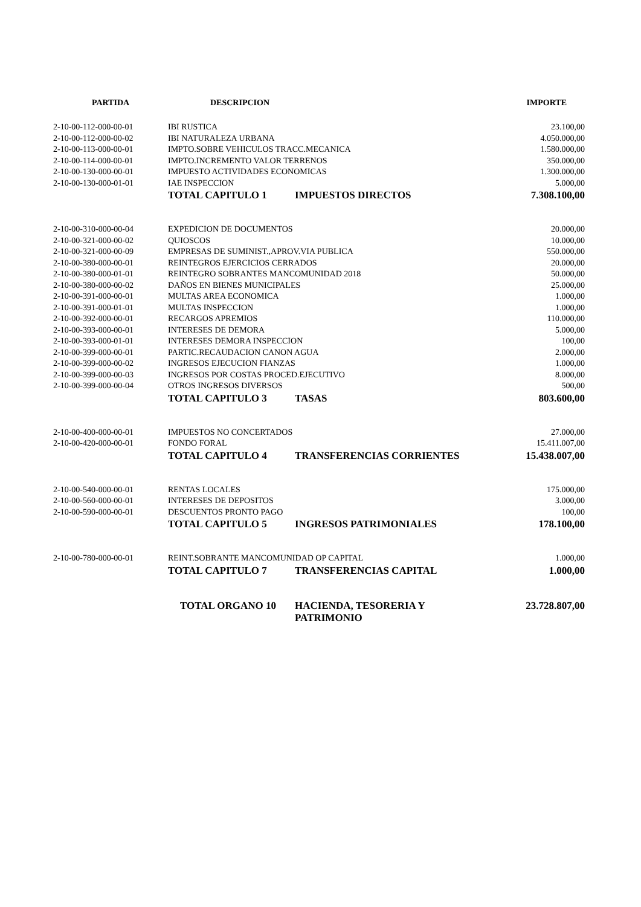| PARTIDA | DESCRIPCION | | IMPORTE |
| --- | --- | --- | --- |
| 2-10-00-112-000-00-01 | IBI RUSTICA | | 23.100,00 |
| 2-10-00-112-000-00-02 | IBI NATURALEZA URBANA | | 4.050.000,00 |
| 2-10-00-113-000-00-01 | IMPTO.SOBRE VEHICULOS TRACC.MECANICA | | 1.580.000,00 |
| 2-10-00-114-000-00-01 | IMPTO.INCREMENTO VALOR TERRENOS | | 350.000,00 |
| 2-10-00-130-000-00-01 | IMPUESTO ACTIVIDADES ECONOMICAS | | 1.300.000,00 |
| 2-10-00-130-000-01-01 | IAE INSPECCION | | 5.000,00 |
| | TOTAL CAPITULO 1 | IMPUESTOS DIRECTOS | 7.308.100,00 |
| 2-10-00-310-000-00-04 | EXPEDICION DE DOCUMENTOS | | 20.000,00 |
| 2-10-00-321-000-00-02 | QUIOSCOS | | 10.000,00 |
| 2-10-00-321-000-00-09 | EMPRESAS DE SUMINIST.,APROV.VIA PUBLICA | | 550.000,00 |
| 2-10-00-380-000-00-01 | REINTEGROS EJERCICIOS CERRADOS | | 20.000,00 |
| 2-10-00-380-000-01-01 | REINTEGRO SOBRANTES MANCOMUNIDAD 2018 | | 50.000,00 |
| 2-10-00-380-000-00-02 | DAÑOS EN BIENES MUNICIPALES | | 25.000,00 |
| 2-10-00-391-000-00-01 | MULTAS AREA ECONOMICA | | 1.000,00 |
| 2-10-00-391-000-01-01 | MULTAS INSPECCION | | 1.000,00 |
| 2-10-00-392-000-00-01 | RECARGOS APREMIOS | | 110.000,00 |
| 2-10-00-393-000-00-01 | INTERESES DE DEMORA | | 5.000,00 |
| 2-10-00-393-000-01-01 | INTERESES DEMORA INSPECCION | | 100,00 |
| 2-10-00-399-000-00-01 | PARTIC.RECAUDACION CANON AGUA | | 2.000,00 |
| 2-10-00-399-000-00-02 | INGRESOS EJECUCION FIANZAS | | 1.000,00 |
| 2-10-00-399-000-00-03 | INGRESOS POR COSTAS PROCED.EJECUTIVO | | 8.000,00 |
| 2-10-00-399-000-00-04 | OTROS INGRESOS DIVERSOS | | 500,00 |
| | TOTAL CAPITULO 3 | TASAS | 803.600,00 |
| 2-10-00-400-000-00-01 | IMPUESTOS NO CONCERTADOS | | 27.000,00 |
| 2-10-00-420-000-00-01 | FONDO FORAL | | 15.411.007,00 |
| | TOTAL CAPITULO 4 | TRANSFERENCIAS CORRIENTES | 15.438.007,00 |
| 2-10-00-540-000-00-01 | RENTAS LOCALES | | 175.000,00 |
| 2-10-00-560-000-00-01 | INTERESES DE DEPOSITOS | | 3.000,00 |
| 2-10-00-590-000-00-01 | DESCUENTOS PRONTO PAGO | | 100,00 |
| | TOTAL CAPITULO 5 | INGRESOS PATRIMONIALES | 178.100,00 |
| 2-10-00-780-000-00-01 | REINT.SOBRANTE MANCOMUNIDAD OP CAPITAL | | 1.000,00 |
| | TOTAL CAPITULO 7 | TRANSFERENCIAS CAPITAL | 1.000,00 |
| | TOTAL ORGANO 10 | HACIENDA, TESORERIA Y PATRIMONIO | 23.728.807,00 |